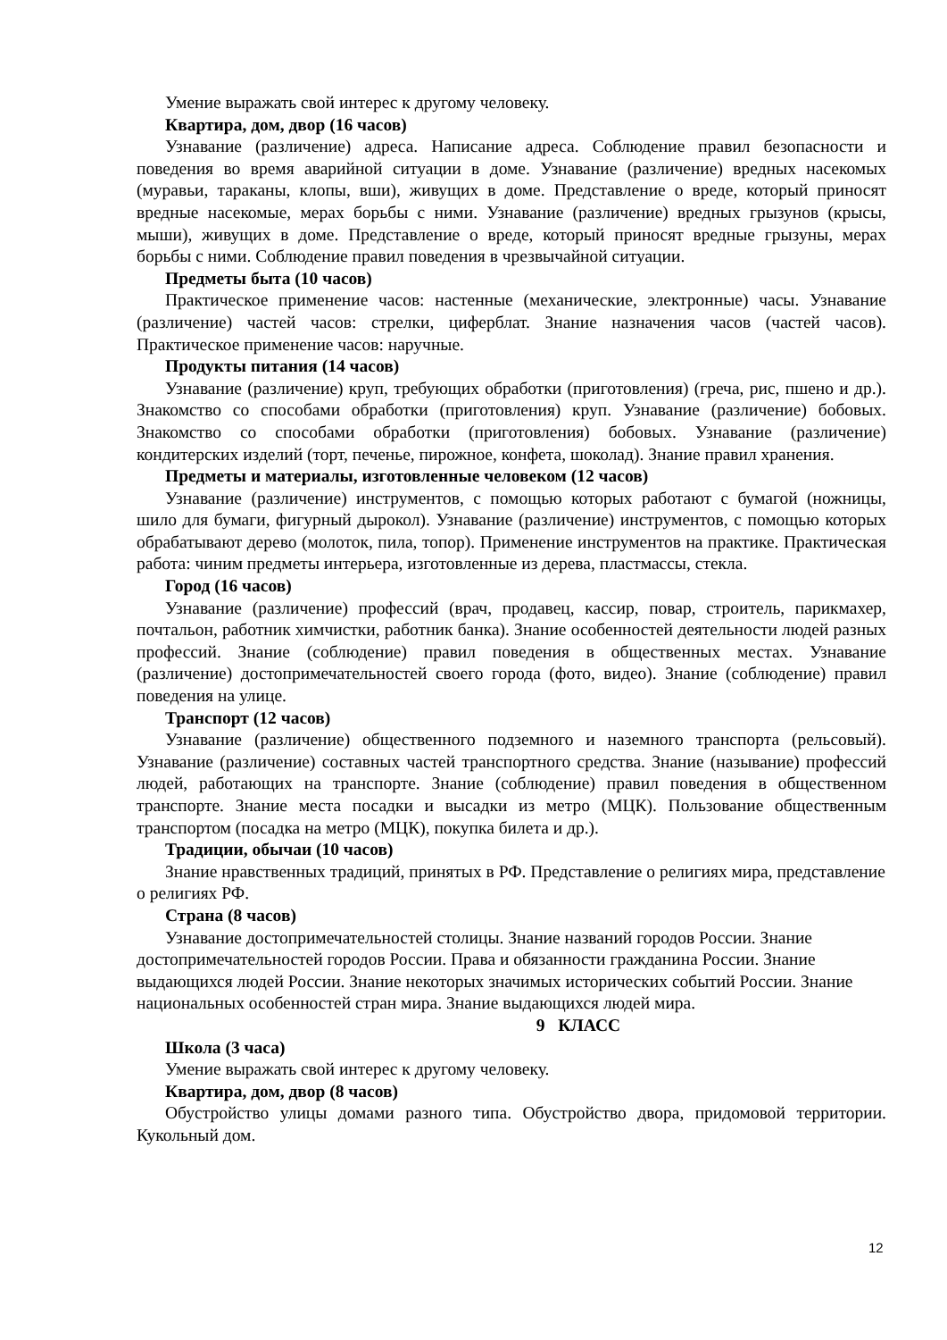Умение выражать свой интерес к другому человеку.
Квартира, дом, двор (16 часов)
Узнавание (различение) адреса. Написание адреса. Соблюдение правил безопасности и поведения во время аварийной ситуации в доме. Узнавание (различение) вредных насекомых (муравьи, тараканы, клопы, вши), живущих в доме. Представление о вреде, который приносят вредные насекомые, мерах борьбы с ними. Узнавание (различение) вредных грызунов (крысы, мыши), живущих в доме. Представление о вреде, который приносят вредные грызуны, мерах борьбы с ними. Соблюдение правил поведения в чрезвычайной ситуации.
Предметы быта (10 часов)
Практическое применение часов: настенные (механические, электронные) часы. Узнавание (различение) частей часов: стрелки, циферблат. Знание назначения часов (частей часов). Практическое применение часов: наручные.
Продукты питания (14 часов)
Узнавание (различение) круп, требующих обработки (приготовления) (греча, рис, пшено и др.). Знакомство со способами обработки (приготовления) круп. Узнавание (различение) бобовых. Знакомство со способами обработки (приготовления) бобовых. Узнавание (различение) кондитерских изделий (торт, печенье, пирожное, конфета, шоколад). Знание правил хранения.
Предметы и материалы, изготовленные человеком (12 часов)
Узнавание (различение) инструментов, с помощью которых работают с бумагой (ножницы, шило для бумаги, фигурный дырокол). Узнавание (различение) инструментов, с помощью которых обрабатывают дерево (молоток, пила, топор). Применение инструментов на практике. Практическая работа: чиним предметы интерьера, изготовленные из дерева, пластмассы, стекла.
Город (16 часов)
Узнавание (различение) профессий (врач, продавец, кассир, повар, строитель, парикмахер, почтальон, работник химчистки, работник банка). Знание особенностей деятельности людей разных профессий. Знание (соблюдение) правил поведения в общественных местах. Узнавание (различение) достопримечательностей своего города (фото, видео). Знание (соблюдение) правил поведения на улице.
Транспорт (12 часов)
Узнавание (различение) общественного подземного и наземного транспорта (рельсовый). Узнавание (различение) составных частей транспортного средства. Знание (называние) профессий людей, работающих на транспорте. Знание (соблюдение) правил поведения в общественном транспорте. Знание места посадки и высадки из метро (МЦК). Пользование общественным транспортом (посадка на метро (МЦК), покупка билета и др.).
Традиции, обычаи (10 часов)
Знание нравственных традиций, принятых в РФ. Представление о религиях мира, представление о религиях РФ.
Страна (8 часов)
Узнавание достопримечательностей столицы. Знание названий городов России. Знание достопримечательностей городов России. Права и обязанности гражданина России. Знание выдающихся людей России. Знание некоторых значимых исторических событий России. Знание национальных особенностей стран мира. Знание выдающихся людей мира.
9 КЛАСС
Школа (3 часа)
Умение выражать свой интерес к другому человеку.
Квартира, дом, двор (8 часов)
Обустройство улицы домами разного типа. Обустройство двора, придомовой территории. Кукольный дом.
12